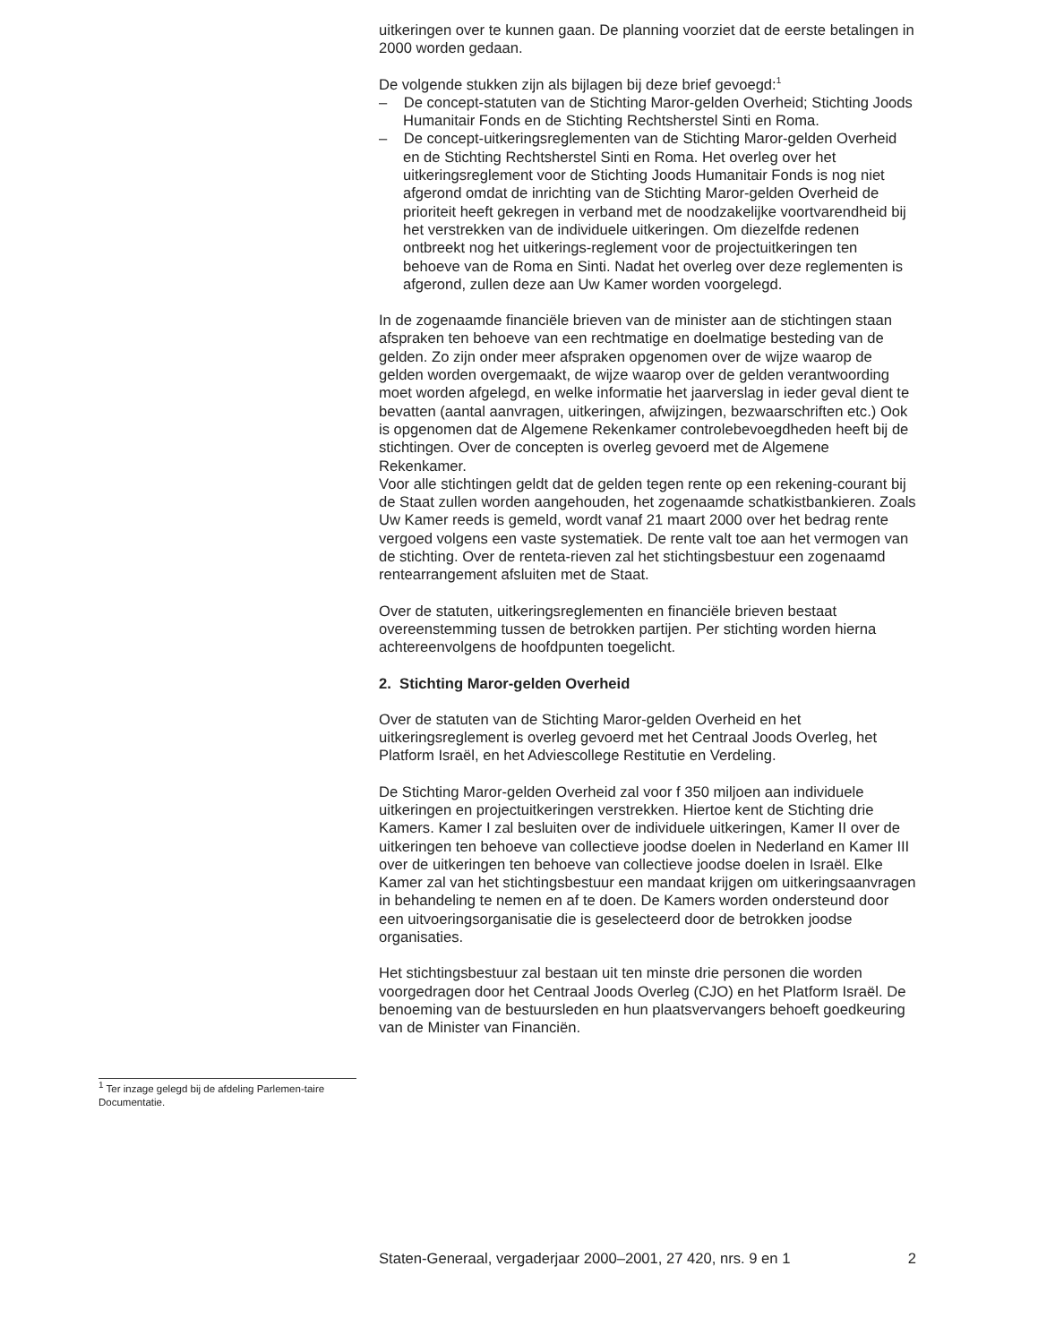uitkeringen over te kunnen gaan. De planning voorziet dat de eerste betalingen in 2000 worden gedaan.
De volgende stukken zijn als bijlagen bij deze brief gevoegd:<sup>1</sup>
– De concept-statuten van de Stichting Maror-gelden Overheid; Stichting Joods Humanitair Fonds en de Stichting Rechtsherstel Sinti en Roma.
– De concept-uitkeringsreglementen van de Stichting Maror-gelden Overheid en de Stichting Rechtsherstel Sinti en Roma. Het overleg over het uitkeringsreglement voor de Stichting Joods Humanitair Fonds is nog niet afgerond omdat de inrichting van de Stichting Maror-gelden Overheid de prioriteit heeft gekregen in verband met de noodzakelijke voortvarendheid bij het verstrekken van de individuele uitkeringen. Om diezelfde redenen ontbreekt nog het uitkerings-reglement voor de projectuitkeringen ten behoeve van de Roma en Sinti. Nadat het overleg over deze reglementen is afgerond, zullen deze aan Uw Kamer worden voorgelegd.
In de zogenaamde financiële brieven van de minister aan de stichtingen staan afspraken ten behoeve van een rechtmatige en doelmatige besteding van de gelden. Zo zijn onder meer afspraken opgenomen over de wijze waarop de gelden worden overgemaakt, de wijze waarop over de gelden verantwoording moet worden afgelegd, en welke informatie het jaarverslag in ieder geval dient te bevatten (aantal aanvragen, uitkeringen, afwijzingen, bezwaarschriften etc.) Ook is opgenomen dat de Algemene Rekenkamer controlebevoegdheden heeft bij de stichtingen. Over de concepten is overleg gevoerd met de Algemene Rekenkamer.
Voor alle stichtingen geldt dat de gelden tegen rente op een rekening-courant bij de Staat zullen worden aangehouden, het zogenaamde schatkistbankieren. Zoals Uw Kamer reeds is gemeld, wordt vanaf 21 maart 2000 over het bedrag rente vergoed volgens een vaste systematiek. De rente valt toe aan het vermogen van de stichting. Over de renteta-rieven zal het stichtingsbestuur een zogenaamd rentearrangement afsluiten met de Staat.
Over de statuten, uitkeringsreglementen en financiële brieven bestaat overeenstemming tussen de betrokken partijen. Per stichting worden hierna achtereenvolgens de hoofdpunten toegelicht.
2. Stichting Maror-gelden Overheid
Over de statuten van de Stichting Maror-gelden Overheid en het uitkeringsreglement is overleg gevoerd met het Centraal Joods Overleg, het Platform Israël, en het Adviescollege Restitutie en Verdeling.
De Stichting Maror-gelden Overheid zal voor f 350 miljoen aan individuele uitkeringen en projectuitkeringen verstrekken. Hiertoe kent de Stichting drie Kamers. Kamer I zal besluiten over de individuele uitkeringen, Kamer II over de uitkeringen ten behoeve van collectieve joodse doelen in Nederland en Kamer III over de uitkeringen ten behoeve van collectieve joodse doelen in Israël. Elke Kamer zal van het stichtingsbestuur een mandaat krijgen om uitkeringsaanvragen in behandeling te nemen en af te doen. De Kamers worden ondersteund door een uitvoeringsorganisatie die is geselecteerd door de betrokken joodse organisaties.
Het stichtingsbestuur zal bestaan uit ten minste drie personen die worden voorgedragen door het Centraal Joods Overleg (CJO) en het Platform Israël. De benoeming van de bestuursleden en hun plaatsvervangers behoeft goedkeuring van de Minister van Financiën.
<sup>1</sup> Ter inzage gelegd bij de afdeling Parlemen-taire Documentatie.
Staten-Generaal, vergaderjaar 2000–2001, 27 420, nrs. 9 en 1 2